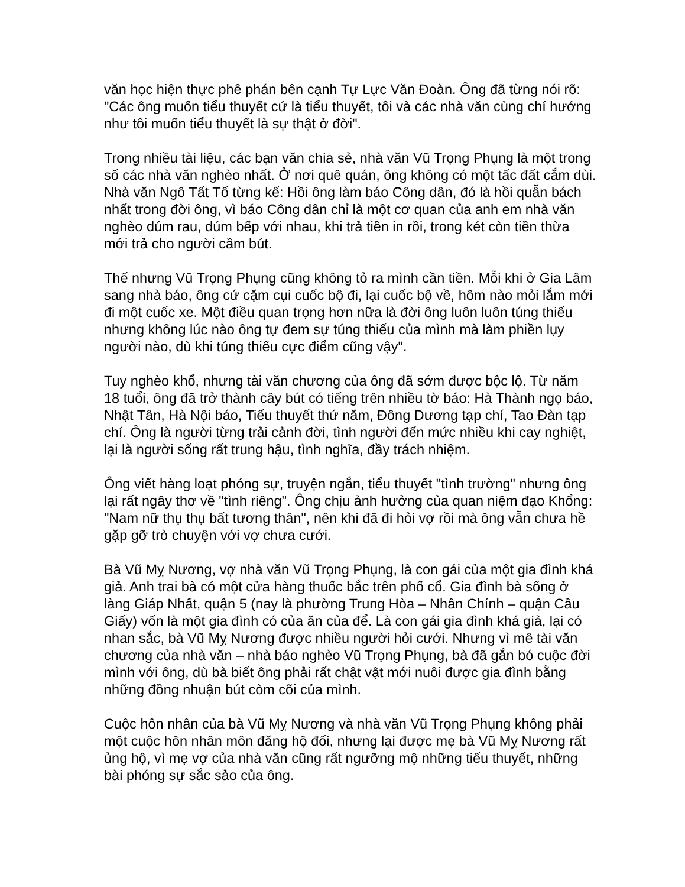văn học hiện thực phê phán bên cạnh Tự Lực Văn Đoàn. Ông đã từng nói rõ: "Các ông muốn tiểu thuyết cứ là tiểu thuyết, tôi và các nhà văn cùng chí hướng như tôi muốn tiểu thuyết là sự thật ở đời".
Trong nhiều tài liệu, các bạn văn chia sẻ, nhà văn Vũ Trọng Phụng là một trong số các nhà văn nghèo nhất. Ở nơi quê quán, ông không có một tấc đất cắm dùi. Nhà văn Ngô Tất Tố từng kể: Hồi ông làm báo Công dân, đó là hồi quẫn bách nhất trong đời ông, vì báo Công dân chỉ là một cơ quan của anh em nhà văn nghèo dúm rau, dúm bếp với nhau, khi trả tiền in rồi, trong két còn tiền thừa mới trả cho người cầm bút.
Thế nhưng Vũ Trọng Phụng cũng không tỏ ra mình cần tiền. Mỗi khi ở Gia Lâm sang nhà báo, ông cứ cặm cụi cuốc bộ đi, lại cuốc bộ về, hôm nào mỏi lắm mới đi một cuốc xe. Một điều quan trọng hơn nữa là đời ông luôn luôn túng thiếu nhưng không lúc nào ông tự đem sự túng thiếu của mình mà làm phiền lụy người nào, dù khi túng thiếu cực điểm cũng vậy".
Tuy nghèo khổ, nhưng tài văn chương của ông đã sớm được bộc lộ. Từ năm 18 tuổi, ông đã trở thành cây bút có tiếng trên nhiều tờ báo: Hà Thành ngọ báo, Nhật Tân, Hà Nội báo, Tiểu thuyết thứ năm, Đông Dương tạp chí, Tao Đàn tạp chí. Ông là người từng trải cảnh đời, tình người đến mức nhiều khi cay nghiệt, lại là người sống rất trung hậu, tình nghĩa, đầy trách nhiệm.
Ông viết hàng loạt phóng sự, truyện ngắn, tiểu thuyết "tình trường" nhưng ông lại rất ngây thơ về "tình riêng". Ông chịu ảnh hưởng của quan niệm đạo Khổng: "Nam nữ thụ thụ bất tương thân", nên khi đã đi hỏi vợ rồi mà ông vẫn chưa hề gặp gỡ trò chuyện với vợ chưa cưới.
Bà Vũ Mỵ Nương, vợ nhà văn Vũ Trọng Phụng, là con gái của một gia đình khá giả. Anh trai bà có một cửa hàng thuốc bắc trên phố cổ. Gia đình bà sống ở làng Giáp Nhất, quận 5 (nay là phường Trung Hòa – Nhân Chính – quận Cầu Giấy) vốn là một gia đình có của ăn của để. Là con gái gia đình khá giả, lại có nhan sắc, bà Vũ Mỵ Nương được nhiều người hỏi cưới. Nhưng vì mê tài văn chương của nhà văn – nhà báo nghèo Vũ Trọng Phụng, bà đã gắn bó cuộc đời mình với ông, dù bà biết ông phải rất chật vật mới nuôi được gia đình bằng những đồng nhuận bút còm cõi của mình.
Cuộc hôn nhân của bà Vũ Mỵ Nương và nhà văn Vũ Trọng Phụng không phải một cuộc hôn nhân môn đăng hộ đối, nhưng lại được mẹ bà Vũ Mỵ Nương rất ủng hộ, vì mẹ vợ của nhà văn cũng rất ngưỡng mộ những tiểu thuyết, những bài phóng sự sắc sảo của ông.